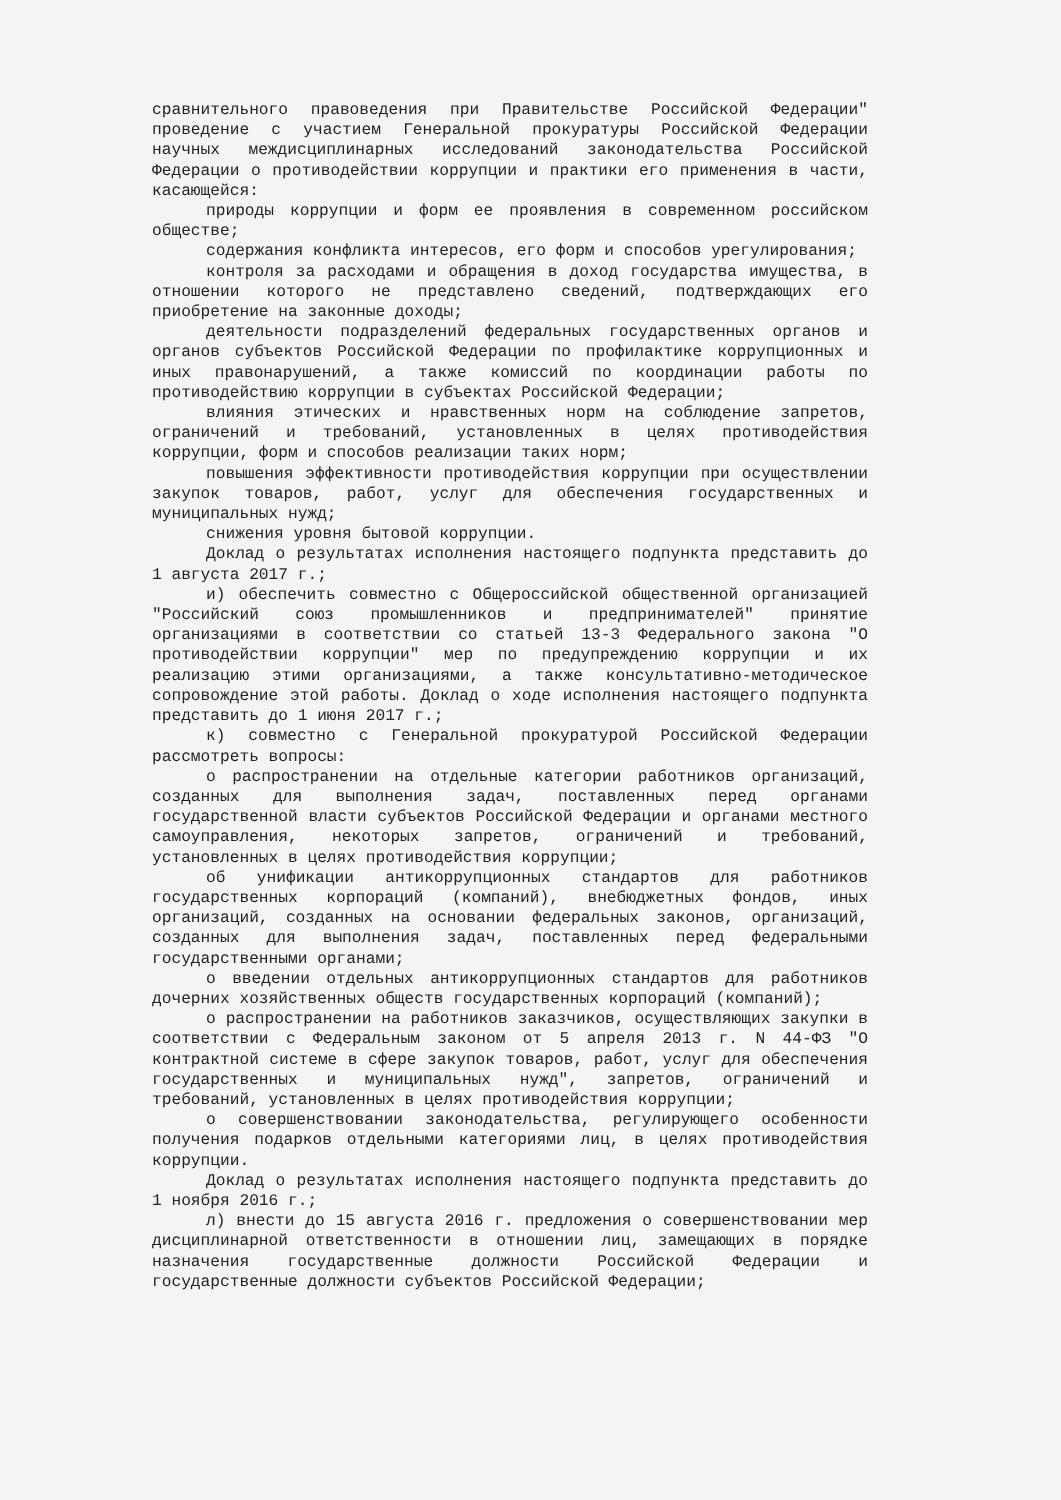сравнительного правоведения при Правительстве Российской Федерации" проведение с участием Генеральной прокуратуры Российской Федерации научных междисциплинарных исследований законодательства Российской Федерации о противодействии коррупции и практики его применения в части, касающейся:
природы коррупции и форм ее проявления в современном российском обществе;
содержания конфликта интересов, его форм и способов урегулирования;
контроля за расходами и обращения в доход государства имущества, в отношении которого не представлено сведений, подтверждающих его приобретение на законные доходы;
деятельности подразделений федеральных государственных органов и органов субъектов Российской Федерации по профилактике коррупционных и иных правонарушений, а также комиссий по координации работы по противодействию коррупции в субъектах Российской Федерации;
влияния этических и нравственных норм на соблюдение запретов, ограничений и требований, установленных в целях противодействия коррупции, форм и способов реализации таких норм;
повышения эффективности противодействия коррупции при осуществлении закупок товаров, работ, услуг для обеспечения государственных и муниципальных нужд;
снижения уровня бытовой коррупции.
Доклад о результатах исполнения настоящего подпункта представить до 1 августа 2017 г.;
и) обеспечить совместно с Общероссийской общественной организацией "Российский союз промышленников и предпринимателей" принятие организациями в соответствии со статьей 13-3 Федерального закона "О противодействии коррупции" мер по предупреждению коррупции и их реализацию этими организациями, а также консультативно-методическое сопровождение этой работы. Доклад о ходе исполнения настоящего подпункта представить до 1 июня 2017 г.;
к) совместно с Генеральной прокуратурой Российской Федерации рассмотреть вопросы:
о распространении на отдельные категории работников организаций, созданных для выполнения задач, поставленных перед органами государственной власти субъектов Российской Федерации и органами местного самоуправления, некоторых запретов, ограничений и требований, установленных в целях противодействия коррупции;
об унификации антикоррупционных стандартов для работников государственных корпораций (компаний), внебюджетных фондов, иных организаций, созданных на основании федеральных законов, организаций, созданных для выполнения задач, поставленных перед федеральными государственными органами;
о введении отдельных антикоррупционных стандартов для работников дочерних хозяйственных обществ государственных корпораций (компаний);
о распространении на работников заказчиков, осуществляющих закупки в соответствии с Федеральным законом от 5 апреля 2013 г. N 44-ФЗ "О контрактной системе в сфере закупок товаров, работ, услуг для обеспечения государственных и муниципальных нужд", запретов, ограничений и требований, установленных в целях противодействия коррупции;
о совершенствовании законодательства, регулирующего особенности получения подарков отдельными категориями лиц, в целях противодействия коррупции.
Доклад о результатах исполнения настоящего подпункта представить до 1 ноября 2016 г.;
л) внести до 15 августа 2016 г. предложения о совершенствовании мер дисциплинарной ответственности в отношении лиц, замещающих в порядке назначения государственные должности Российской Федерации и государственные должности субъектов Российской Федерации;